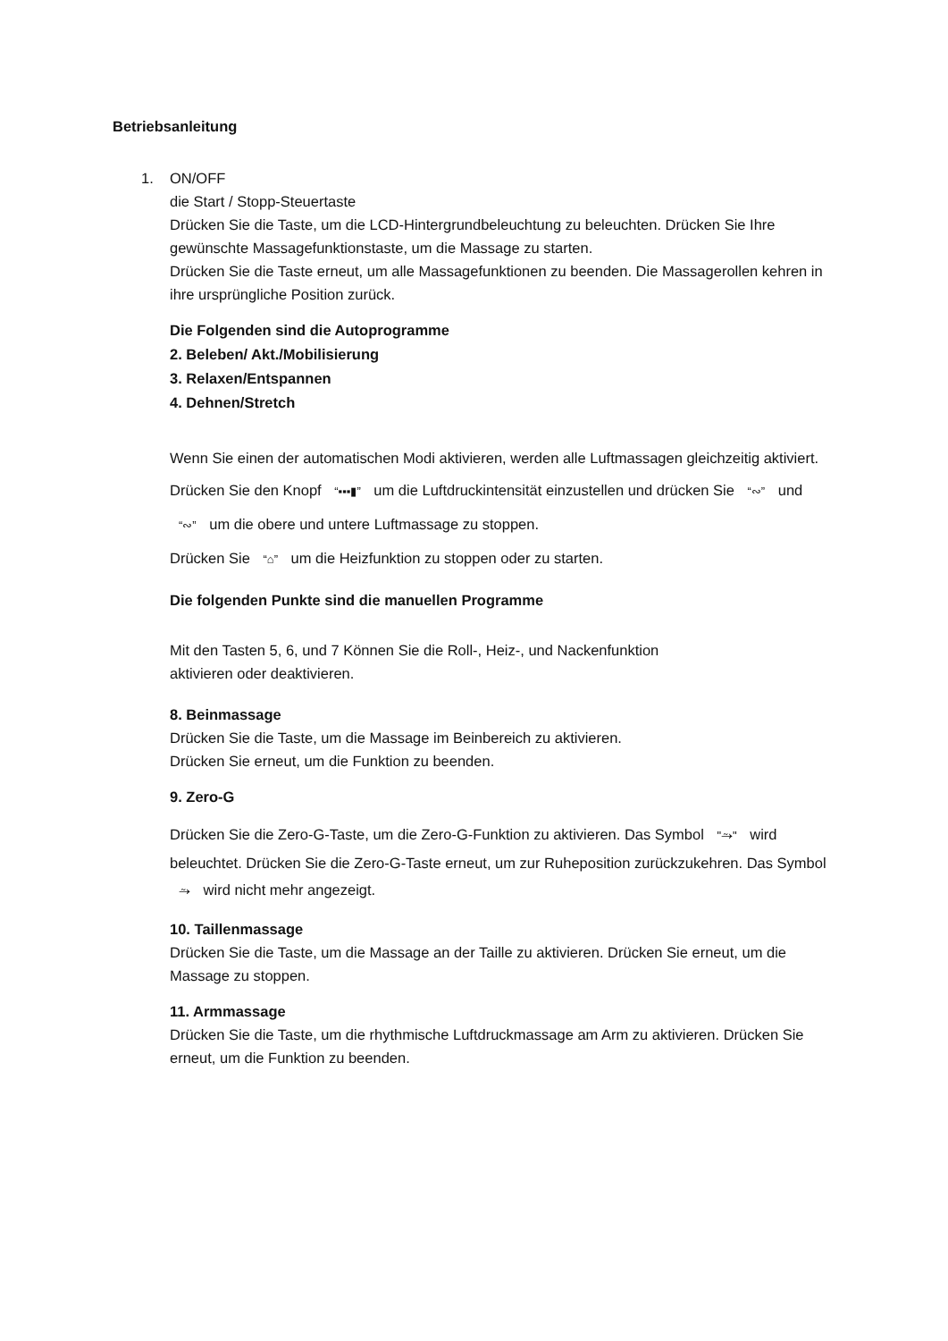Betriebsanleitung
1. ON/OFF
die Start / Stopp-Steuertaste
Drücken Sie die Taste, um die LCD-Hintergrundbeleuchtung zu beleuchten. Drücken Sie Ihre gewünschte Massagefunktionstaste, um die Massage zu starten.
Drücken Sie die Taste erneut, um alle Massagefunktionen zu beenden. Die Massagerollen kehren in ihre ursprüngliche Position zurück.
Die Folgenden sind die Autoprogramme
2. Beleben/ Akt./Mobilisierung
3. Relaxen/Entspannen
4. Dehnen/Stretch
Wenn Sie einen der automatischen Modi aktivieren, werden alle Luftmassagen gleichzeitig aktiviert. Drücken Sie den Knopf “▪▪▪▮” um die Luftdruckintensität einzustellen und drücken Sie “∾” und “∾” um die obere und untere Luftmassage zu stoppen.
Drücken Sie “⌂” um die Heizfunktion zu stoppen oder zu starten.
Die folgenden Punkte sind die manuellen Programme
Mit den Tasten 5, 6, und 7 Können Sie die Roll-, Heiz-, und Nackenfunktion
aktivieren oder deaktivieren.
8. Beinmassage
Drücken Sie die Taste, um die Massage im Beinbereich zu aktivieren.
Drücken Sie erneut, um die Funktion zu beenden.
9. Zero-G
Drücken Sie die Zero-G-Taste, um die Zero-G-Funktion zu aktivieren. Das Symbol "⥲" wird beleuchtet. Drücken Sie die Zero-G-Taste erneut, um zur Ruheposition zurückzukehren. Das Symbol ⥲ wird nicht mehr angezeigt.
10. Taillenmassage
Drücken Sie die Taste, um die Massage an der Taille zu aktivieren. Drücken Sie erneut, um die Massage zu stoppen.
11. Armmassage
Drücken Sie die Taste, um die rhythmische Luftdruckmassage am Arm zu aktivieren. Drücken Sie erneut, um die Funktion zu beenden.